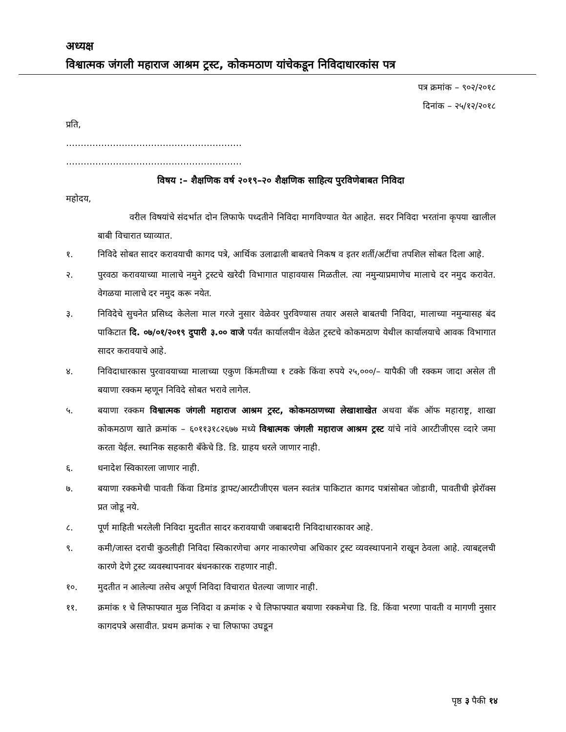अध्यक्ष
विश्वात्मक जंगली महाराज आश्रम ट्रस्ट, कोकमठाण यांचेकडून निविदाधारकांस पत्र
पत्र क्रमांक – ९०२/२०१८
दिनांक – २५/१२/२०१८
प्रति,
……………………………………………………
……………………………………………………
विषय :– शैक्षणिक वर्ष २०१९–२० शैक्षणिक साहित्य पुरविणेबाबत निविदा
महोदय,
वरील विषयांचे संदर्भात दोन लिफाफे पध्दतीने निविदा मागविण्यात येत आहेत. सदर निविदा भरतांना कृपया खालील बाबी विचारात घ्याव्यात.
१. निविदे सोबत सादर करावयाची कागद पत्रे, आर्थिक उलाढाली बाबतचे निकष व इतर शर्ती/अटींचा तपशिल सोबत दिला आहे.
२. पुरवठा करावयाच्या मालाचे नमुने ट्रस्टचे खरेदी विभागात पाहावयास मिळतील. त्या नमुन्याप्रमाणेच मालाचे दर नमुद करावेत. वेगळया मालाचे दर नमुद करू नयेत.
३. निविदेचे सुचनेत प्रसिध्द केलेला माल गरजे नुसार वेळेवर पुरविण्यास तयार असले बाबतची निविदा, मालाच्या नमुन्यासह बंद पाकिटात दि. ०७/०१/२०१९ दुपारी ३.०० वाजे पर्यंत कार्यालयीन वेळेत ट्रस्टचे कोकमठाण येथील कार्यालयाचे आवक विभागात सादर करावयाचे आहे.
४. निविदाधारकास पुरवावयाच्या मालाच्या एकुण किंमतीच्या १ टक्के किंवा रुपये २५,०००/– यापैकी जी रक्कम जादा असेल ती बयाणा रक्कम म्हणून निविदे सोबत भरावे लागेल.
५. बयाणा रक्कम विश्वात्मक जंगली महाराज आश्रम ट्रस्ट, कोकमठाणच्या लेखाशाखेत अथवा बॅक ऑफ महाराष्ट्र, शाखा कोकमठाण खाते क्रमांक – ६०११३१८२६७७ मध्ये विश्वात्मक जंगली महाराज आश्रम ट्रस्ट यांचे नांवे आरटीजीएस व्दारे जमा करता येईल. स्थानिक सहकारी बँकेचे डि. डि. ग्राहय धरले जाणार नाही.
६. धनादेश स्विकारला जाणार नाही.
७. बयाणा रक्कमेची पावती किंवा डिमांड ड्राफ्ट/आरटीजीएस चलन स्वतंत्र पाकिटात कागद पत्रांसोबत जोडावी, पावतीची झेरॉक्स प्रत जोडू नये.
८. पूर्ण माहिती भरलेली निविदा मुदतीत सादर करावयाची जबाबदारी निविदाधारकावर आहे.
९. कमी/जास्त दराची कुठलीही निविदा स्विकारणेचा अगर नाकारणेचा अधिकार ट्रस्ट व्यवस्थापनाने राखून ठेवला आहे. त्याबद्दलची कारणे देणे ट्रस्ट व्यवस्थापनावर बंधनकारक राहणार नाही.
१०. मुदतीत न आलेल्या तसेच अपूर्ण निविदा विचारात घेतल्या जाणार नाही.
११. क्रमांक १ चे लिफाफ्यात मुळ निविदा व क्रमांक २ चे लिफाफ्यात बयाणा रक्कमेचा डि. डि. किंवा भरणा पावती व मागणी नुसार कागदपत्रे असावीत. प्रथम क्रमांक २ चा लिफाफा उघडून
पृष्ठ ३ पैकी १४